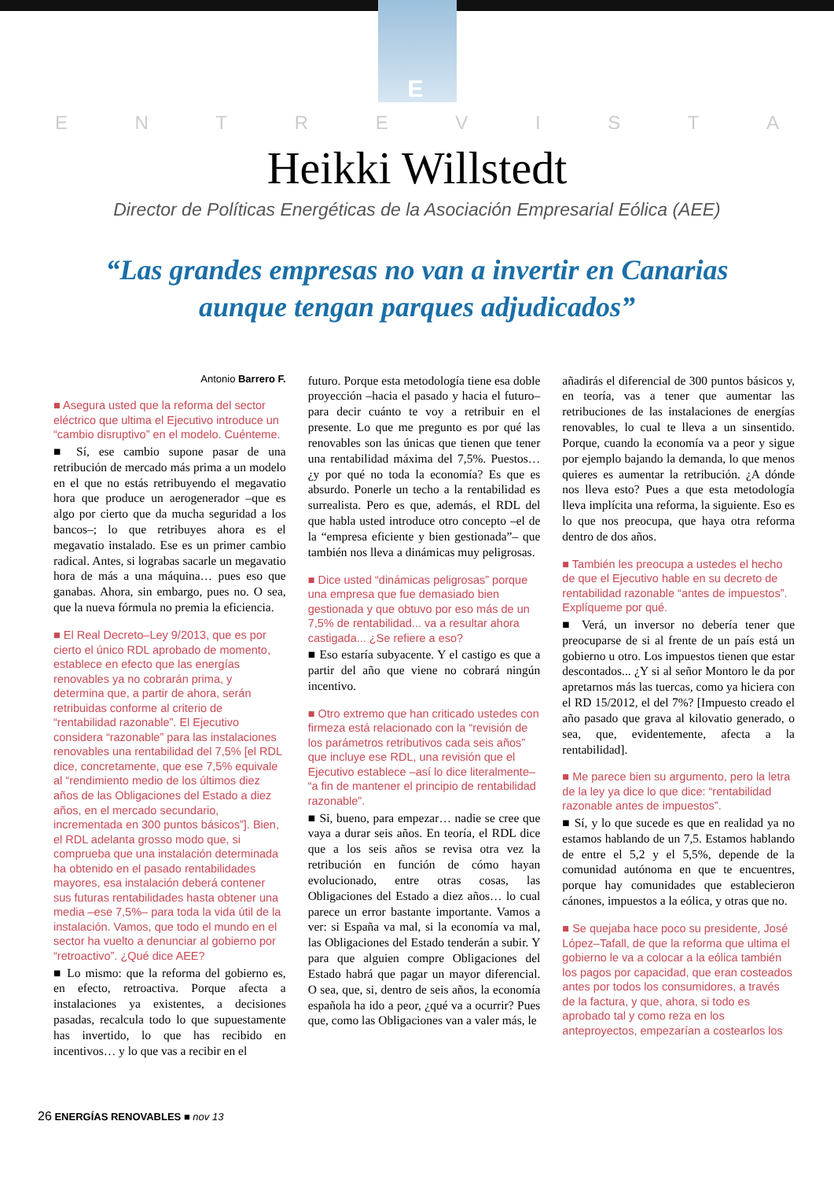E
ENTREVISTA
Heikki Willstedt
Director de Políticas Energéticas de la Asociación Empresarial Eólica (AEE)
“Las grandes empresas no van a invertir en Canarias
aunque tengan parques adjudicados”
Antonio Barrero F.
■ Asegura usted que la reforma del sector eléctrico que ultima el Ejecutivo introduce un “cambio disruptivo” en el modelo. Cuénteme.
■ Sí, ese cambio supone pasar de una retribución de mercado más prima a un modelo en el que no estás retribuyendo el megavatio hora que produce un aerogenerador –que es algo por cierto que da mucha seguridad a los bancos–; lo que retribuyes ahora es el megavatio instalado. Ese es un primer cambio radical. Antes, si lograbas sacarle un megavatio hora de más a una máquina… pues eso que ganabas. Ahora, sin embargo, pues no. O sea, que la nueva fórmula no premia la eficiencia.
■ El Real Decreto–Ley 9/2013, que es por cierto el único RDL aprobado de momento, establece en efecto que las energías renovables ya no cobrarán prima, y determina que, a partir de ahora, serán retribuidas conforme al criterio de “rentabilidad razonable”. El Ejecutivo considera “razonable” para las instalaciones renovables una rentabilidad del 7,5% [el RDL dice, concretamente, que ese 7,5% equivale al “rendimiento medio de los últimos diez años de las Obligaciones del Estado a diez años, en el mercado secundario, incrementada en 300 puntos básicos”]. Bien, el RDL adelanta grosso modo que, si comprueba que una instalación determinada ha obtenido en el pasado rentabilidades mayores, esa instalación deberá contener sus futuras rentabilidades hasta obtener una media –ese 7,5%– para toda la vida útil de la instalación. Vamos, que todo el mundo en el sector ha vuelto a denunciar al gobierno por “retroactivo”. ¿Qué dice AEE?
■ Lo mismo: que la reforma del gobierno es, en efecto, retroactiva. Porque afecta a instalaciones ya existentes, a decisiones pasadas, recalcula todo lo que supuestamente has invertido, lo que has recibido en incentivos… y lo que vas a recibir en el
futuro. Porque esta metodología tiene esa doble proyección –hacia el pasado y hacia el futuro– para decir cuánto te voy a retribuir en el presente. Lo que me pregunto es por qué las renovables son las únicas que tienen que tener una rentabilidad máxima del 7,5%. Puestos… ¿y por qué no toda la economía? Es que es absurdo. Ponerle un techo a la rentabilidad es surrealista. Pero es que, además, el RDL del que habla usted introduce otro concepto –el de la “empresa eficiente y bien gestionada”– que también nos lleva a dinámicas muy peligrosas.
■ Dice usted “dinámicas peligrosas” porque una empresa que fue demasiado bien gestionada y que obtuvo por eso más de un 7,5% de rentabilidad... va a resultar ahora castigada... ¿Se refiere a eso?
■ Eso estaría subyacente. Y el castigo es que a partir del año que viene no cobrará ningún incentivo.
■ Otro extremo que han criticado ustedes con firmeza está relacionado con la “revisión de los parámetros retributivos cada seis años” que incluye ese RDL, una revisión que el Ejecutivo establece –así lo dice literalmente– “a fin de mantener el principio de rentabilidad razonable”.
■ Si, bueno, para empezar… nadie se cree que vaya a durar seis años. En teoría, el RDL dice que a los seis años se revisa otra vez la retribución en función de cómo hayan evolucionado, entre otras cosas, las Obligaciones del Estado a diez años… lo cual parece un error bastante importante. Vamos a ver: si España va mal, si la economía va mal, las Obligaciones del Estado tenderán a subir. Y para que alguien compre Obligaciones del Estado habrá que pagar un mayor diferencial. O sea, que, si, dentro de seis años, la economía española ha ido a peor, ¿qué va a ocurrir? Pues que, como las Obligaciones van a valer más, le
añadirás el diferencial de 300 puntos básicos y, en teoría, vas a tener que aumentar las retribuciones de las instalaciones de energías renovables, lo cual te lleva a un sinsentido. Porque, cuando la economía va a peor y sigue por ejemplo bajando la demanda, lo que menos quieres es aumentar la retribución. ¿A dónde nos lleva esto? Pues a que esta metodología lleva implícita una reforma, la siguiente. Eso es lo que nos preocupa, que haya otra reforma dentro de dos años.
■ También les preocupa a ustedes el hecho de que el Ejecutivo hable en su decreto de rentabilidad razonable “antes de impuestos”. Explíqueme por qué.
■ Verá, un inversor no debería tener que preocuparse de si al frente de un país está un gobierno u otro. Los impuestos tienen que estar descontados... ¿Y si al señor Montoro le da por apretarnos más las tuercas, como ya hiciera con el RD 15/2012, el del 7%? [Impuesto creado el año pasado que grava al kilovatio generado, o sea, que, evidentemente, afecta a la rentabilidad].
■ Me parece bien su argumento, pero la letra de la ley ya dice lo que dice: “rentabilidad razonable antes de impuestos”.
■ Sí, y lo que sucede es que en realidad ya no estamos hablando de un 7,5. Estamos hablando de entre el 5,2 y el 5,5%, depende de la comunidad autónoma en que te encuentres, porque hay comunidades que establecieron cánones, impuestos a la eólica, y otras que no.
■ Se quejaba hace poco su presidente, José López–Tafall, de que la reforma que ultima el gobierno le va a colocar a la eólica también los pagos por capacidad, que eran costeados antes por todos los consumidores, a través de la factura, y que, ahora, si todo es aprobado tal y como reza en los anteproyectos, empezarían a costearlos los
26 ENERGÍAS RENOVABLES ■ nov 13